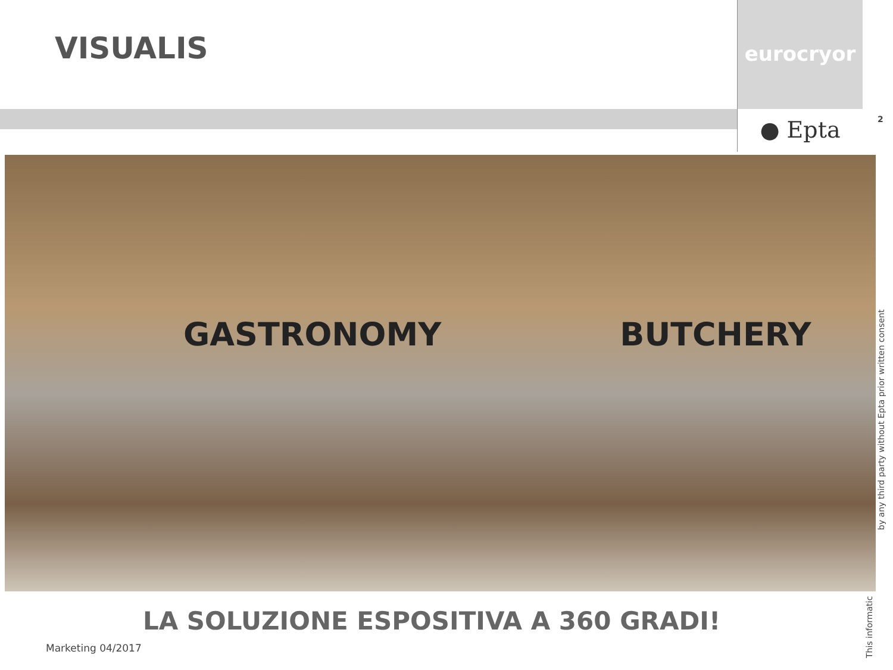VISUALIS
eurocryor
● Epta
2
GASTRONOMY BUTCHERY
LA SOLUZIONE ESPOSITIVA A 360 GRADI!
Marketing 04/2017
This informatic
by any third party without Epta prior written consent